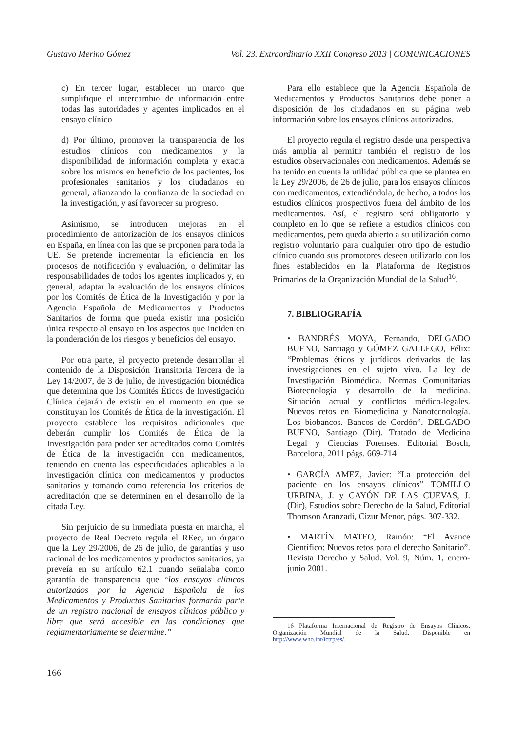Gustavo Merino Gómez Vol. 23. Extraordinario XXII Congreso 2013 | COMUNICACIONES
c) En tercer lugar, establecer un marco que simplifique el intercambio de información entre todas las autoridades y agentes implicados en el ensayo clínico
d) Por último, promover la transparencia de los estudios clínicos con medicamentos y la disponibilidad de información completa y exacta sobre los mismos en beneficio de los pacientes, los profesionales sanitarios y los ciudadanos en general, afianzando la confianza de la sociedad en la investigación, y así favorecer su progreso.
Asimismo, se introducen mejoras en el procedimiento de autorización de los ensayos clínicos en España, en línea con las que se proponen para toda la UE. Se pretende incrementar la eficiencia en los procesos de notificación y evaluación, o delimitar las responsabilidades de todos los agentes implicados y, en general, adaptar la evaluación de los ensayos clínicos por los Comités de Ética de la Investigación y por la Agencia Española de Medicamentos y Productos Sanitarios de forma que pueda existir una posición única respecto al ensayo en los aspectos que inciden en la ponderación de los riesgos y beneficios del ensayo.
Por otra parte, el proyecto pretende desarrollar el contenido de la Disposición Transitoria Tercera de la Ley 14/2007, de 3 de julio, de Investigación biomédica que determina que los Comités Éticos de Investigación Clínica dejarán de existir en el momento en que se constituyan los Comités de Ética de la investigación. El proyecto establece los requisitos adicionales que deberán cumplir los Comités de Ética de la Investigación para poder ser acreditados como Comités de Ética de la investigación con medicamentos, teniendo en cuenta las especificidades aplicables a la investigación clínica con medicamentos y productos sanitarios y tomando como referencia los criterios de acreditación que se determinen en el desarrollo de la citada Ley.
Sin perjuicio de su inmediata puesta en marcha, el proyecto de Real Decreto regula el REec, un órgano que la Ley 29/2006, de 26 de julio, de garantías y uso racional de los medicamentos y productos sanitarios, ya preveía en su artículo 62.1 cuando señalaba como garantía de transparencia que “los ensayos clínicos autorizados por la Agencia Española de los Medicamentos y Productos Sanitarios formarán parte de un registro nacional de ensayos clínicos público y libre que será accesible en las condiciones que reglamentariamente se determine.”
Para ello establece que la Agencia Española de Medicamentos y Productos Sanitarios debe poner a disposición de los ciudadanos en su página web información sobre los ensayos clínicos autorizados.
El proyecto regula el registro desde una perspectiva más amplia al permitir también el registro de los estudios observacionales con medicamentos. Además se ha tenido en cuenta la utilidad pública que se plantea en la Ley 29/2006, de 26 de julio, para los ensayos clínicos con medicamentos, extendiéndola, de hecho, a todos los estudios clínicos prospectivos fuera del ámbito de los medicamentos. Así, el registro será obligatorio y completo en lo que se refiere a estudios clínicos con medicamentos, pero queda abierto a su utilización como registro voluntario para cualquier otro tipo de estudio clínico cuando sus promotores deseen utilizarlo con los fines establecidos en la Plataforma de Registros Primarios de la Organización Mundial de la Salud<sup>16</sup>.
7. BIBLIOGRAFÍA
• BANDRÉS MOYA, Fernando, DELGADO BUENO, Santiago y GÓMEZ GALLEGO, Félix: “Problemas éticos y jurídicos derivados de las investigaciones en el sujeto vivo. La ley de Investigación Biomédica. Normas Comunitarias Biotecnología y desarrollo de la medicina. Situación actual y conflictos médico-legales. Nuevos retos en Biomedicina y Nanotecnología. Los biobancos. Bancos de Cordón”. DELGADO BUENO, Santiago (Dir). Tratado de Medicina Legal y Ciencias Forenses. Editorial Bosch, Barcelona, 2011 págs. 669-714
• GARCÍA AMEZ, Javier: “La protección del paciente en los ensayos clínicos” TOMILLO URBINA, J. y CAYÓN DE LAS CUEVAS, J. (Dir), Estudios sobre Derecho de la Salud, Editorial Thomson Aranzadi, Cizur Menor, págs. 307-332.
• MARTÍN MATEO, Ramón: “El Avance Científico: Nuevos retos para el derecho Sanitario”. Revista Derecho y Salud. Vol. 9, Núm. 1, enero-junio 2001.
16 Plataforma Internacional de Registro de Ensayos Clínicos. Organización Mundial de la Salud. Disponible en http://www.who.int/ictrp/es/.
166